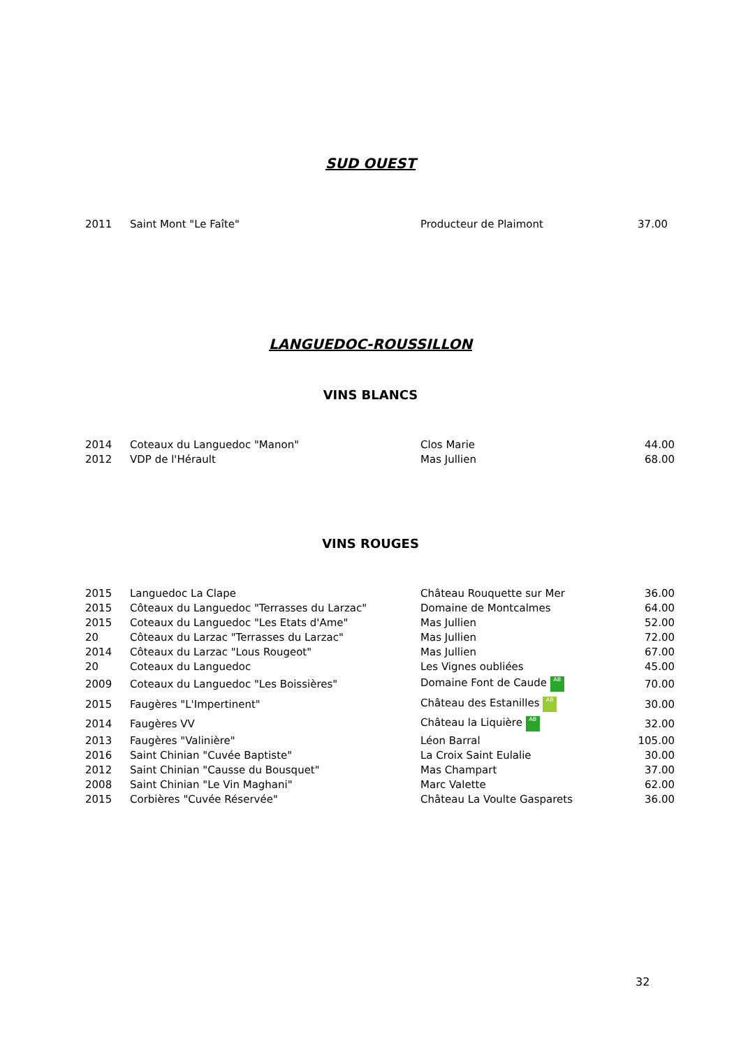SUD OUEST
| 2011 | Saint Mont "Le Faîte" | Producteur de Plaimont | 37.00 |
LANGUEDOC-ROUSSILLON
VINS BLANCS
| 2014 | Coteaux du Languedoc "Manon" | Clos Marie | 44.00 |
| 2012 | VDP de l'Hérault | Mas Jullien | 68.00 |
VINS ROUGES
| 2015 | Languedoc La Clape | Château Rouquette sur Mer | 36.00 |
| 2015 | Côteaux du Languedoc "Terrasses du Larzac" | Domaine de Montcalmes | 64.00 |
| 2015 | Coteaux du Languedoc "Les Etats d'Ame" | Mas Jullien | 52.00 |
| 20 | Côteaux du Larzac "Terrasses du Larzac" | Mas Jullien | 72.00 |
| 2014 | Côteaux du Larzac "Lous Rougeot" | Mas Jullien | 67.00 |
| 20 | Coteaux du Languedoc | Les Vignes oubliées | 45.00 |
| 2009 | Coteaux du Languedoc "Les Boissières" | Domaine Font de Caude AB | 70.00 |
| 2015 | Faugères "L'Impertinent" | Château des Estanilles AB | 30.00 |
| 2014 | Faugères VV | Château la Liquière AB | 32.00 |
| 2013 | Faugères "Valinière" | Léon Barral | 105.00 |
| 2016 | Saint Chinian "Cuvée Baptiste" | La Croix Saint Eulalie | 30.00 |
| 2012 | Saint Chinian "Causse du Bousquet" | Mas Champart | 37.00 |
| 2008 | Saint Chinian "Le Vin Maghani" | Marc Valette | 62.00 |
| 2015 | Corbières "Cuvée Réservée" | Château La Voulte Gasparets | 36.00 |
32